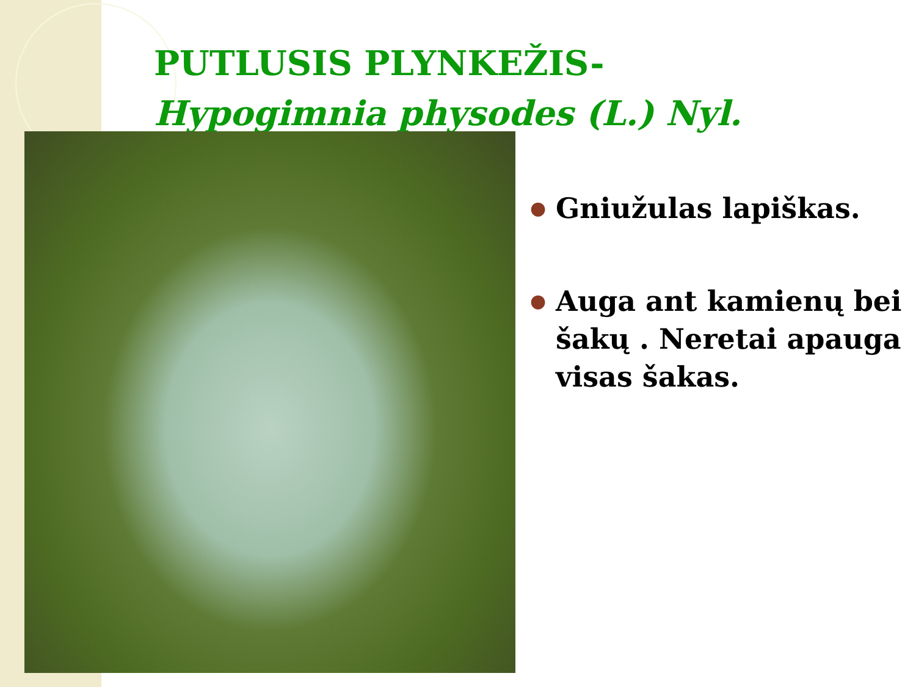PUTLUSIS PLYNKEŽIS-
Hypogimnia physodes (L.) Nyl.
● Gniužulas lapiškas.
● Auga ant kamienų bei šakų . Neretai apauga visas šakas.